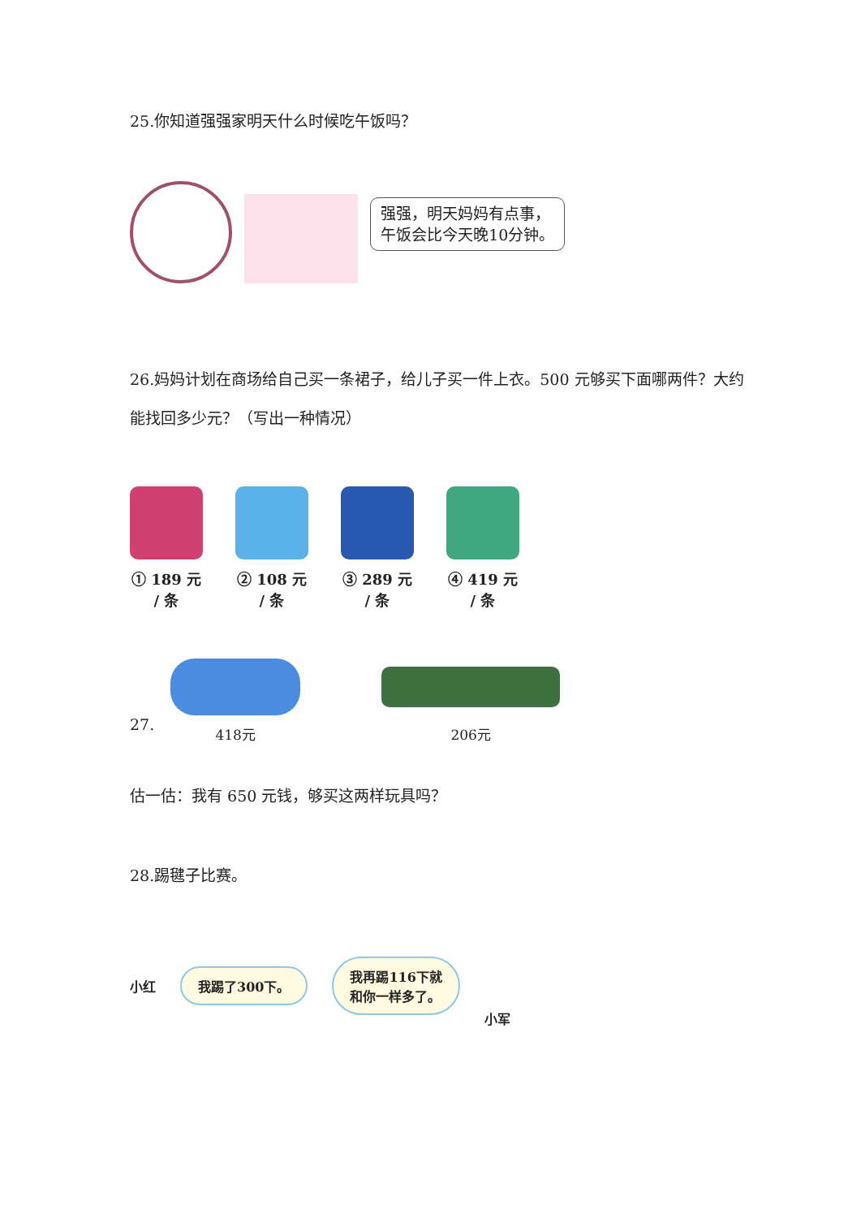25.你知道强强家明天什么时候吃午饭吗？
强强，明天妈妈有点事，
午饭会比今天晚10分钟。
26.妈妈计划在商场给自己买一条裙子，给儿子买一件上衣。500 元够买下面哪两件？大约能找回多少元？（写出一种情况）
① 189 元 / 条
② 108 元 / 条
③ 289 元 / 条
④ 419 元 / 条
27.
418元
206元
估一估：我有 650 元钱，够买这两样玩具吗？
28.踢毽子比赛。
小红
我踢了300下。 我再踢116下就
和你一样多了。
小军